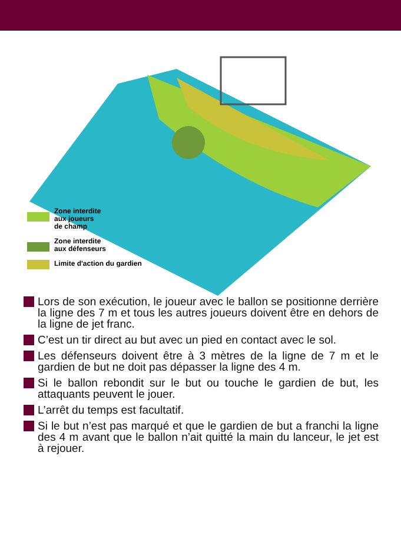Zone interdite
aux joueurs
de champ
Zone interdite
aux défenseurs
Limite d'action du gardien
Lors de son exécution, le joueur avec le ballon se positionne derrière la ligne des 7 m et tous les autres joueurs doivent être en dehors de la ligne de jet franc.
C’est un tir direct au but avec un pied en contact avec le sol.
Les défenseurs doivent être à 3 mètres de la ligne de 7 m et le gardien de but ne doit pas dépasser la ligne des 4 m.
Si le ballon rebondit sur le but ou touche le gardien de but, les attaquants peuvent le jouer.
L’arrêt du temps est facultatif.
Si le but n’est pas marqué et que le gardien de but a franchi la ligne des 4 m avant que le ballon n’ait quitté la main du lanceur, le jet est à rejouer.